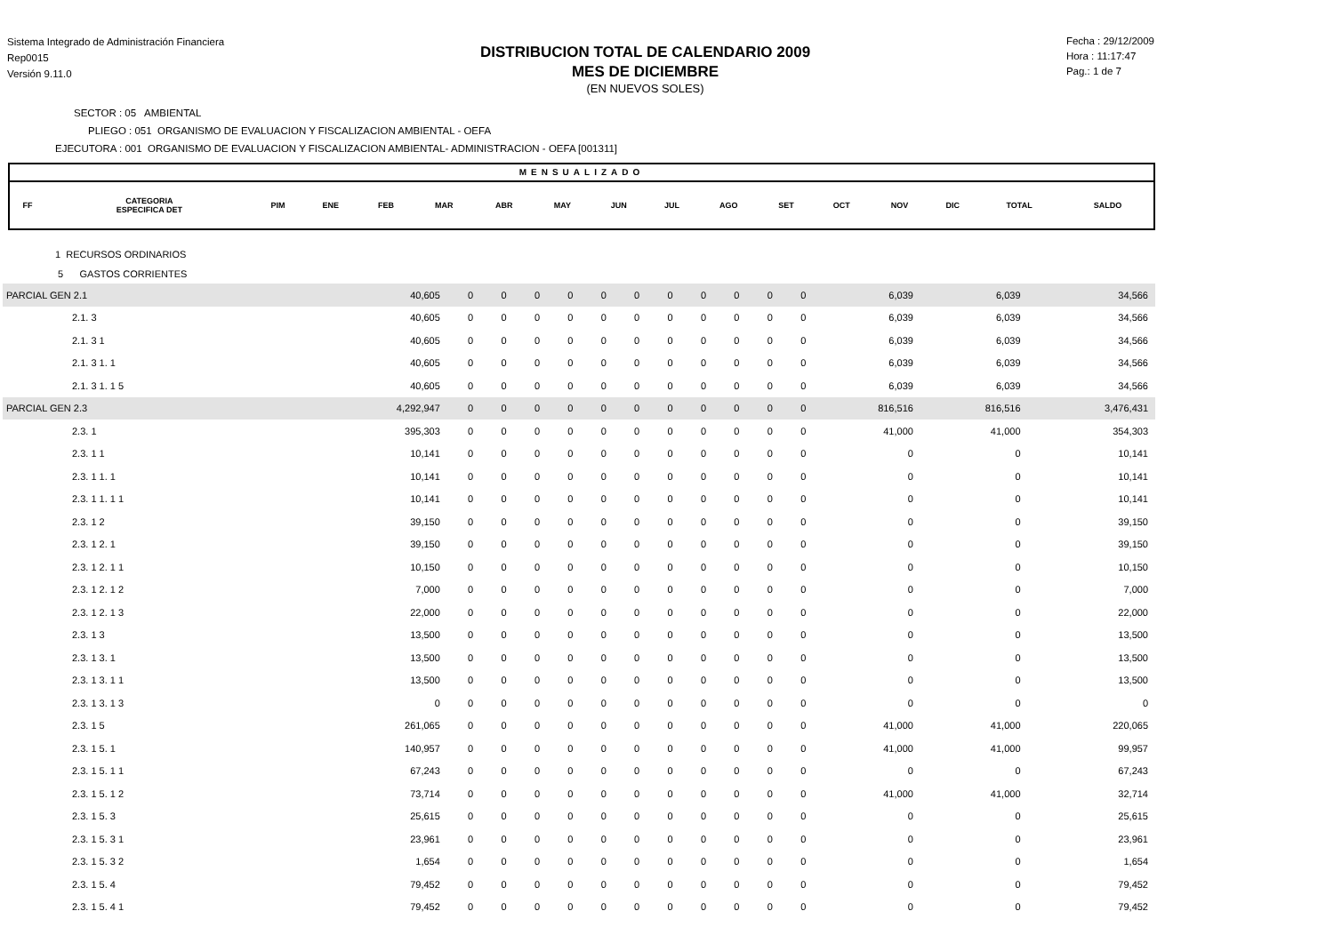Sistema Integrado de Administración Financiera
Rep0015
Versión 9.11.0
DISTRIBUCION TOTAL DE CALENDARIO 2009
MES DE DICIEMBRE
(EN NUEVOS SOLES)
Fecha : 29/12/2009
Hora : 11:17:47
Pag.: 1 de 7
SECTOR : 05 AMBIENTAL
PLIEGO : 051 ORGANISMO DE EVALUACION Y FISCALIZACION AMBIENTAL - OEFA
EJECUTORA : 001 ORGANISMO DE EVALUACION Y FISCALIZACION AMBIENTAL- ADMINISTRACION - OEFA [001311]
MENSUALIZADO
| FF | CATEGORIA ESPECIFICA DET | PIM | ENE | FEB | MAR | ABR | MAY | JUN | JUL | AGO | SET | OCT | NOV | DIC | TOTAL | SALDO |
| --- | --- | --- | --- | --- | --- | --- | --- | --- | --- | --- | --- | --- | --- | --- | --- | --- |
1 RECURSOS ORDINARIOS
5 GASTOS CORRIENTES
| PARCIAL GEN 2.1 | 40,605 | 0 | 0 | 0 | 0 | 0 | 0 | 0 | 0 | 0 | 0 | 0 | 6,039 | 6,039 | 34,566 |
| 2.1. 3 | 40,605 | 0 | 0 | 0 | 0 | 0 | 0 | 0 | 0 | 0 | 0 | 0 | 6,039 | 6,039 | 34,566 |
| 2.1. 3 1 | 40,605 | 0 | 0 | 0 | 0 | 0 | 0 | 0 | 0 | 0 | 0 | 0 | 6,039 | 6,039 | 34,566 |
| 2.1. 3 1. 1 | 40,605 | 0 | 0 | 0 | 0 | 0 | 0 | 0 | 0 | 0 | 0 | 0 | 6,039 | 6,039 | 34,566 |
| 2.1. 3 1. 1 5 | 40,605 | 0 | 0 | 0 | 0 | 0 | 0 | 0 | 0 | 0 | 0 | 0 | 6,039 | 6,039 | 34,566 |
| PARCIAL GEN 2.3 | 4,292,947 | 0 | 0 | 0 | 0 | 0 | 0 | 0 | 0 | 0 | 0 | 0 | 816,516 | 816,516 | 3,476,431 |
| 2.3. 1 | 395,303 | 0 | 0 | 0 | 0 | 0 | 0 | 0 | 0 | 0 | 0 | 0 | 41,000 | 41,000 | 354,303 |
| 2.3. 1 1 | 10,141 | 0 | 0 | 0 | 0 | 0 | 0 | 0 | 0 | 0 | 0 | 0 | 0 | 0 | 10,141 |
| 2.3. 1 1. 1 | 10,141 | 0 | 0 | 0 | 0 | 0 | 0 | 0 | 0 | 0 | 0 | 0 | 0 | 0 | 10,141 |
| 2.3. 1 1. 1 1 | 10,141 | 0 | 0 | 0 | 0 | 0 | 0 | 0 | 0 | 0 | 0 | 0 | 0 | 0 | 10,141 |
| 2.3. 1 2 | 39,150 | 0 | 0 | 0 | 0 | 0 | 0 | 0 | 0 | 0 | 0 | 0 | 0 | 0 | 39,150 |
| 2.3. 1 2. 1 | 39,150 | 0 | 0 | 0 | 0 | 0 | 0 | 0 | 0 | 0 | 0 | 0 | 0 | 0 | 39,150 |
| 2.3. 1 2. 1 1 | 10,150 | 0 | 0 | 0 | 0 | 0 | 0 | 0 | 0 | 0 | 0 | 0 | 0 | 0 | 10,150 |
| 2.3. 1 2. 1 2 | 7,000 | 0 | 0 | 0 | 0 | 0 | 0 | 0 | 0 | 0 | 0 | 0 | 0 | 0 | 7,000 |
| 2.3. 1 2. 1 3 | 22,000 | 0 | 0 | 0 | 0 | 0 | 0 | 0 | 0 | 0 | 0 | 0 | 0 | 0 | 22,000 |
| 2.3. 1 3 | 13,500 | 0 | 0 | 0 | 0 | 0 | 0 | 0 | 0 | 0 | 0 | 0 | 0 | 0 | 13,500 |
| 2.3. 1 3. 1 | 13,500 | 0 | 0 | 0 | 0 | 0 | 0 | 0 | 0 | 0 | 0 | 0 | 0 | 0 | 13,500 |
| 2.3. 1 3. 1 1 | 13,500 | 0 | 0 | 0 | 0 | 0 | 0 | 0 | 0 | 0 | 0 | 0 | 0 | 0 | 13,500 |
| 2.3. 1 3. 1 3 | 0 | 0 | 0 | 0 | 0 | 0 | 0 | 0 | 0 | 0 | 0 | 0 | 0 | 0 | 0 |
| 2.3. 1 5 | 261,065 | 0 | 0 | 0 | 0 | 0 | 0 | 0 | 0 | 0 | 0 | 0 | 41,000 | 41,000 | 220,065 |
| 2.3. 1 5. 1 | 140,957 | 0 | 0 | 0 | 0 | 0 | 0 | 0 | 0 | 0 | 0 | 0 | 41,000 | 41,000 | 99,957 |
| 2.3. 1 5. 1 1 | 67,243 | 0 | 0 | 0 | 0 | 0 | 0 | 0 | 0 | 0 | 0 | 0 | 0 | 0 | 67,243 |
| 2.3. 1 5. 1 2 | 73,714 | 0 | 0 | 0 | 0 | 0 | 0 | 0 | 0 | 0 | 0 | 0 | 41,000 | 41,000 | 32,714 |
| 2.3. 1 5. 3 | 25,615 | 0 | 0 | 0 | 0 | 0 | 0 | 0 | 0 | 0 | 0 | 0 | 0 | 0 | 25,615 |
| 2.3. 1 5. 3 1 | 23,961 | 0 | 0 | 0 | 0 | 0 | 0 | 0 | 0 | 0 | 0 | 0 | 0 | 0 | 23,961 |
| 2.3. 1 5. 3 2 | 1,654 | 0 | 0 | 0 | 0 | 0 | 0 | 0 | 0 | 0 | 0 | 0 | 0 | 0 | 1,654 |
| 2.3. 1 5. 4 | 79,452 | 0 | 0 | 0 | 0 | 0 | 0 | 0 | 0 | 0 | 0 | 0 | 0 | 0 | 79,452 |
| 2.3. 1 5. 4 1 | 79,452 | 0 | 0 | 0 | 0 | 0 | 0 | 0 | 0 | 0 | 0 | 0 | 0 | 0 | 79,452 |